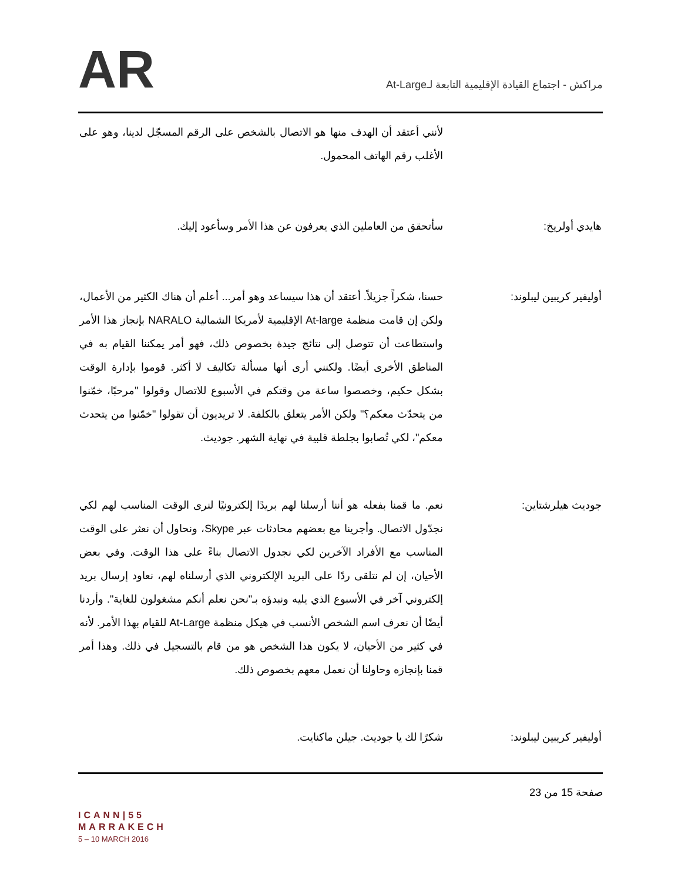مراكش - اجتماع القيادة الإقليمية التابعة لـAt-Large
AR
لأنني أعتقد أن الهدف منها هو الاتصال بالشخص على الرقم المسجّل لدينا، وهو على الأغلب رقم الهاتف المحمول.
هايدي أولريخ: سأتحقق من العاملين الذي يعرفون عن هذا الأمر وسأعود إليك.
أوليفير كريبين ليبلوند: حسنا، شكراً جزيلاً. أعتقد أن هذا سيساعد وهو أمر... أعلم أن هناك الكثير من الأعمال، ولكن إن قامت منظمة At-large الإقليمية لأمريكا الشمالية NARALO بإنجاز هذا الأمر واستطاعت أن تتوصل إلى نتائج جيدة بخصوص ذلك، فهو أمر يمكننا القيام به في المناطق الأخرى أيضًا. ولكنني أرى أنها مسألة تكاليف لا أكثر. قوموا بإدارة الوقت بشكل حكيم، وخصصوا ساعة من وقتكم في الأسبوع للاتصال وقولوا "مرحبًا، خمّنوا من يتحدّث معكم؟" ولكن الأمر يتعلق بالكلفة. لا تريديون أن تقولوا "خمّنوا من يتحدث معكم"، لكي تُصابوا بجلطة قلبية في نهاية الشهر. جوديث.
جوديث هيلرشتاين: نعم. ما قمنا بفعله هو أننا أرسلنا لهم بريدًا إلكترونيًا لنرى الوقت المناسب لهم لكي نجدّول الاتصال. وأجرينا مع بعضهم محادثات عبر Skype، ونحاول أن نعثر على الوقت المناسب مع الأفراد الآخرين لكي نجدول الاتصال بناءً على هذا الوقت. وفي بعض الأحيان، إن لم نتلقى ردًا على البريد الإلكتروني الذي أرسلناه لهم، نعاود إرسال بريد إلكتروني آخر في الأسبوع الذي يليه ونبدؤه بـ"نحن نعلم أنكم مشغولون للغاية". وأردنا أيضًا أن نعرف اسم الشخص الأنسب في هيكل منظمة At-Large للقيام بهذا الأمر. لأنه في كثير من الأحيان، لا يكون هذا الشخص هو من قام بالتسجيل في ذلك. وهذا أمر قمنا بإنجازه وحاولنا أن نعمل معهم بخصوص ذلك.
أوليفير كريبين ليبلوند: شكرًا لك يا جوديث. جيلن ماكنايت.
ICANN|55
MARRAKECH
5 – 10 MARCH 2016
صفحة 15 من 23